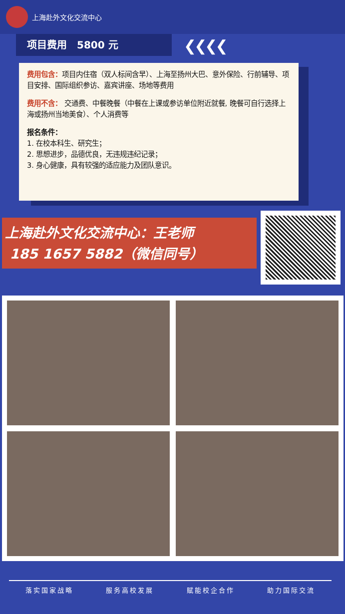上海赴外文化交流中心
项目费用　5800 元 ❮❮❮❮
费用包含：项目内住宿（双人标间含早）、上海至扬州大巴、意外保险、行前辅导、项目安排、国际组织参访、嘉宾讲座、场地等费用
费用不含： 交通费、中餐晚餐（中餐在上课或参访单位附近就餐, 晚餐可自行选择上海或扬州当地美食）、个人消费等
报名条件：
1. 在校本科生、研究生；
2. 思想进步，品德优良，无违规违纪记录；
3. 身心健康，具有较强的适应能力及团队意识。
上海赴外文化交流中心：王老师
185 1657 5882（微信同号）
落实国家战略 服务高校发展 赋能校企合作 助力国际交流